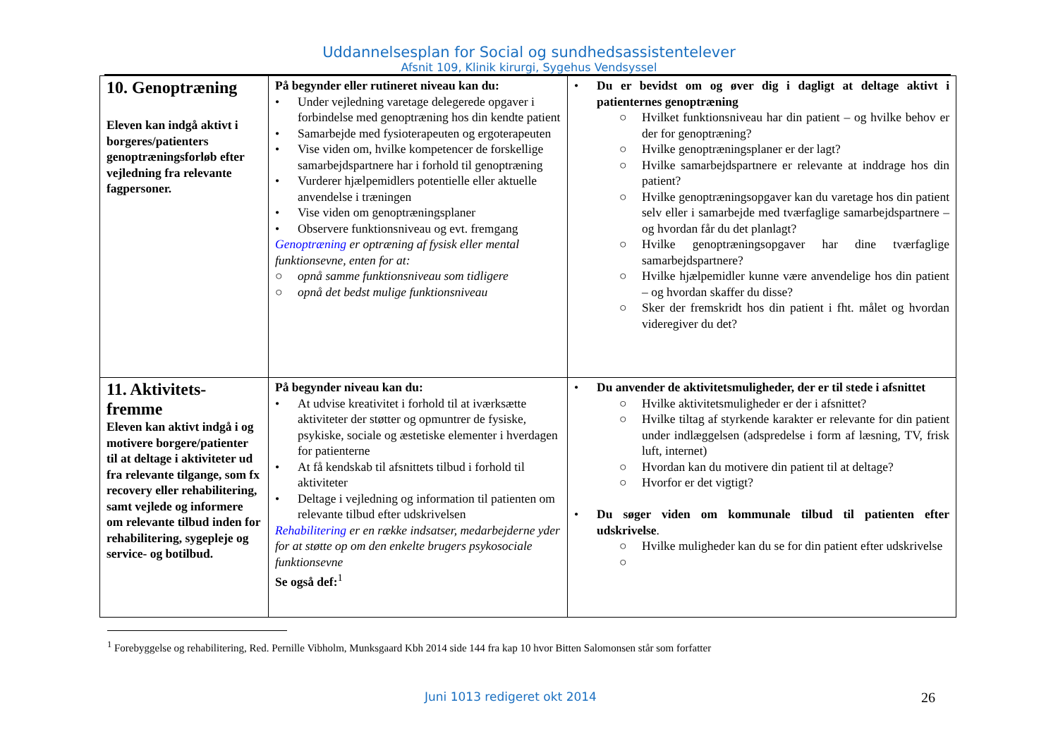Uddannelsesplan for Social og sundhedsassistentelever
Afsnit 109, Klinik kirurgi, Sygehus Vendsyssel
| 10. Genoptræning Eleven kan indgå aktivt i borgeres/patienters genoptræningsforløb efter vejledning fra relevante fagpersoner. | På begynder eller rutineret niveau kan du: • Under vejledning varetage delegerede opgaver i forbindelse med genoptræning hos din kendte patient • Samarbejde med fysioterapeuten og ergoterapeuten • Vise viden om, hvilke kompetencer de forskellige samarbejdspartnere har i forhold til genoptræning • Vurderer hjælpemidlers potentielle eller aktuelle anvendelse i træningen • Vise viden om genoptræningsplaner • Observere funktionsniveau og evt. fremgang Genoptræning er optræning af fysisk eller mental funktionsevne, enten for at: ○ opnå samme funktionsniveau som tidligere ○ opnå det bedst mulige funktionsniveau | • Du er bevidst om og øver dig i dagligt at deltage aktivt i patienternes genoptræning ○ Hvilket funktionsniveau har din patient – og hvilke behov er der for genoptræning? ○ Hvilke genoptræningsplaner er der lagt? ○ Hvilke samarbejdspartnere er relevante at inddrage hos din patient? ○ Hvilke genoptræningsopgaver kan du varetage hos din patient selv eller i samarbejde med tværfaglige samarbejdspartnere – og hvordan får du det planlagt? ○ Hvilke genoptræningsopgaver har dine tværfaglige samarbejdspartnere? ○ Hvilke hjælpemidler kunne være anvendelige hos din patient – og hvordan skaffer du disse? ○ Sker der fremskridt hos din patient i fht. målet og hvordan videregiver du det? |
| 11. Aktivitets-fremme Eleven kan aktivt indgå i og motivere borgere/patienter til at deltage i aktiviteter ud fra relevante tilgange, som fx recovery eller rehabilitering, samt vejlede og informere om relevante tilbud inden for rehabilitering, sygepleje og service- og botilbud. | På begynder niveau kan du: • At udvise kreativitet i forhold til at iværksætte aktiviteter der støtter og opmuntrer de fysiske, psykiske, sociale og æstetiske elementer i hverdagen for patienterne • At få kendskab til afsnittets tilbud i forhold til aktiviteter • Deltage i vejledning og information til patienten om relevante tilbud efter udskrivelsen Rehabilitering er en række indsatser, medarbejderne yder for at støtte op om den enkelte brugers psykosociale funktionsevne Se også def:<sup>1</sup> | • Du anvender de aktivitetsmuligheder, der er til stede i afsnittet ○ Hvilke aktivitetsmuligheder er der i afsnittet? ○ Hvilke tiltag af styrkende karakter er relevante for din patient under indlæggelsen (adspredelse i form af læsning, TV, frisk luft, internet) ○ Hvordan kan du motivere din patient til at deltage? ○ Hvorfor er det vigtigt? • Du søger viden om kommunale tilbud til patienten efter udskrivelse . ○ Hvilke muligheder kan du se for din patient efter udskrivelse ○ |
<sup>1</sup> Forebyggelse og rehabilitering, Red. Pernille Vibholm, Munksgaard Kbh 2014 side 144 fra kap 10 hvor Bitten Salomonsen står som forfatter
Juni 1013 redigeret okt 2014 26